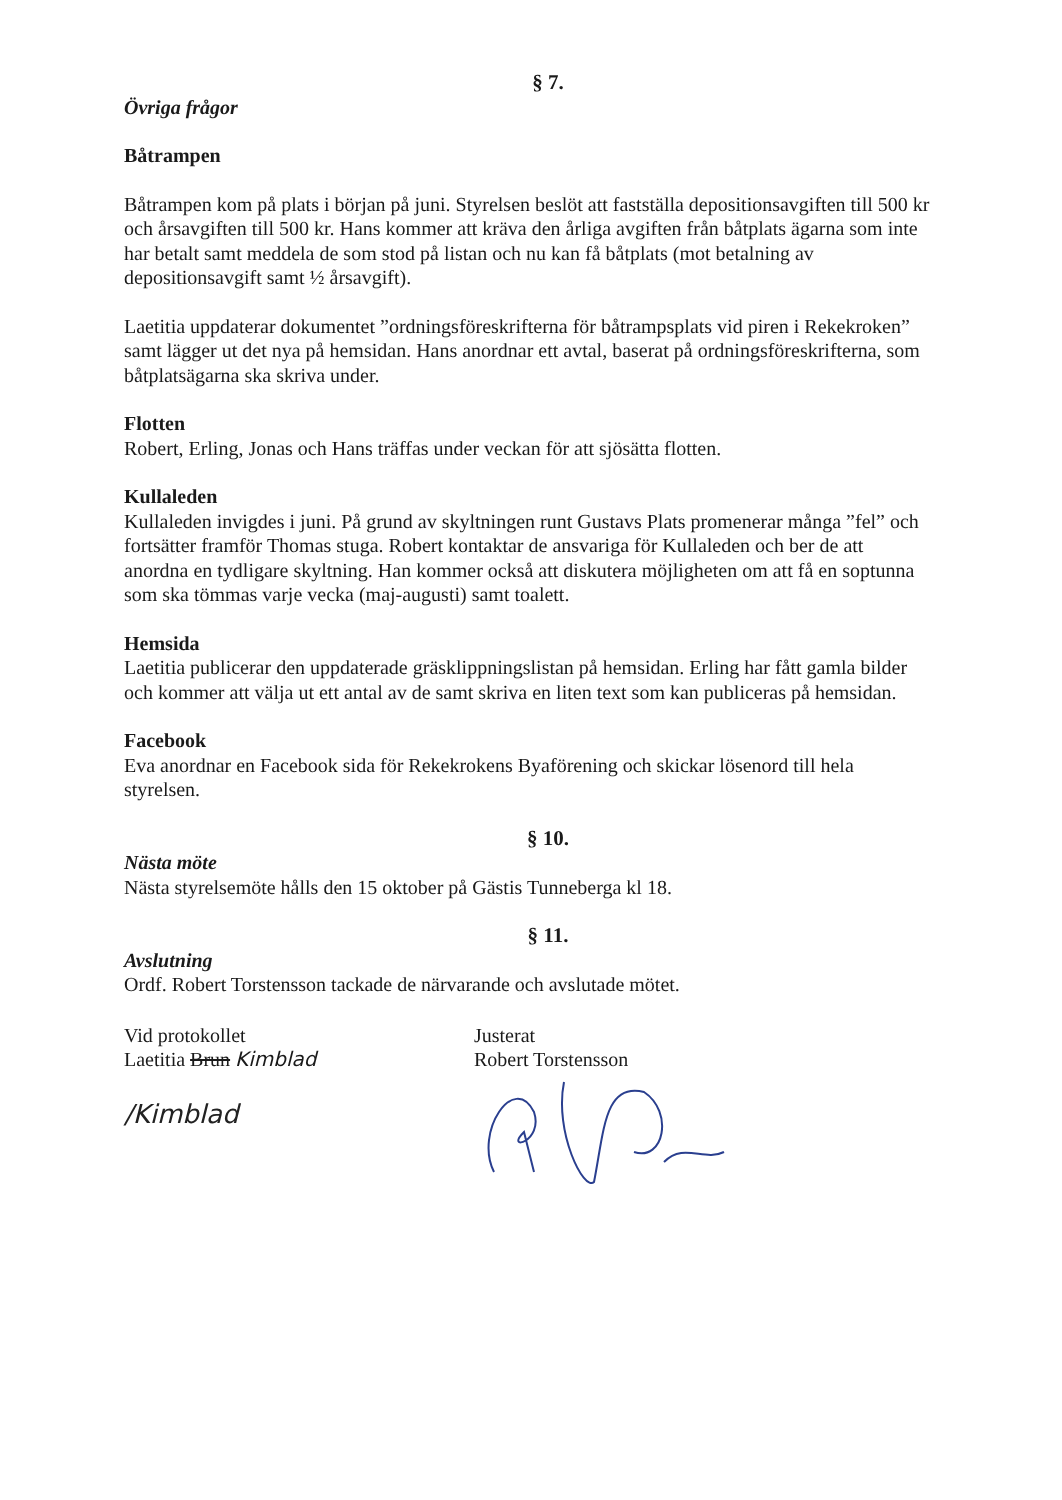§ 7.
Övriga frågor
Båtrampen
Båtrampen kom på plats i början på juni. Styrelsen beslöt att fastställa depositionsavgiften till 500 kr och årsavgiften till 500 kr. Hans kommer att kräva den årliga avgiften från båtplats ägarna som inte har betalt samt meddela de som stod på listan och nu kan få båtplats (mot betalning av depositionsavgift samt ½ årsavgift).
Laetitia uppdaterar dokumentet ”ordningsföreskrifterna för båtrampsplats vid piren i Rekekroken” samt lägger ut det nya på hemsidan. Hans anordnar ett avtal, baserat på ordningsföreskrifterna, som båtplatsägarna ska skriva under.
Flotten
Robert, Erling, Jonas och Hans träffas under veckan för att sjösätta flotten.
Kullaleden
Kullaleden invigdes i juni. På grund av skyltningen runt Gustavs Plats promenerar många ”fel” och fortsätter framför Thomas stuga. Robert kontaktar de ansvariga för Kullaleden och ber de att anordna en tydligare skyltning. Han kommer också att diskutera möjligheten om att få en soptunna som ska tömmas varje vecka (maj-augusti) samt toalett.
Hemsida
Laetitia publicerar den uppdaterade gräsklippningslistan på hemsidan. Erling har fått gamla bilder och kommer att välja ut ett antal av de samt skriva en liten text som kan publiceras på hemsidan.
Facebook
Eva anordnar en Facebook sida för Rekekrokens Byaförening och skickar lösenord till hela styrelsen.
§ 10.
Nästa möte
Nästa styrelsemöte hålls den 15 oktober på Gästis Tunneberga kl 18.
§ 11.
Avslutning
Ordf. Robert Torstensson tackade de närvarande och avslutade mötet.
Vid protokollet
Laetitia Brun Kimblad
/Kimblad
Justerat
Robert Torstensson